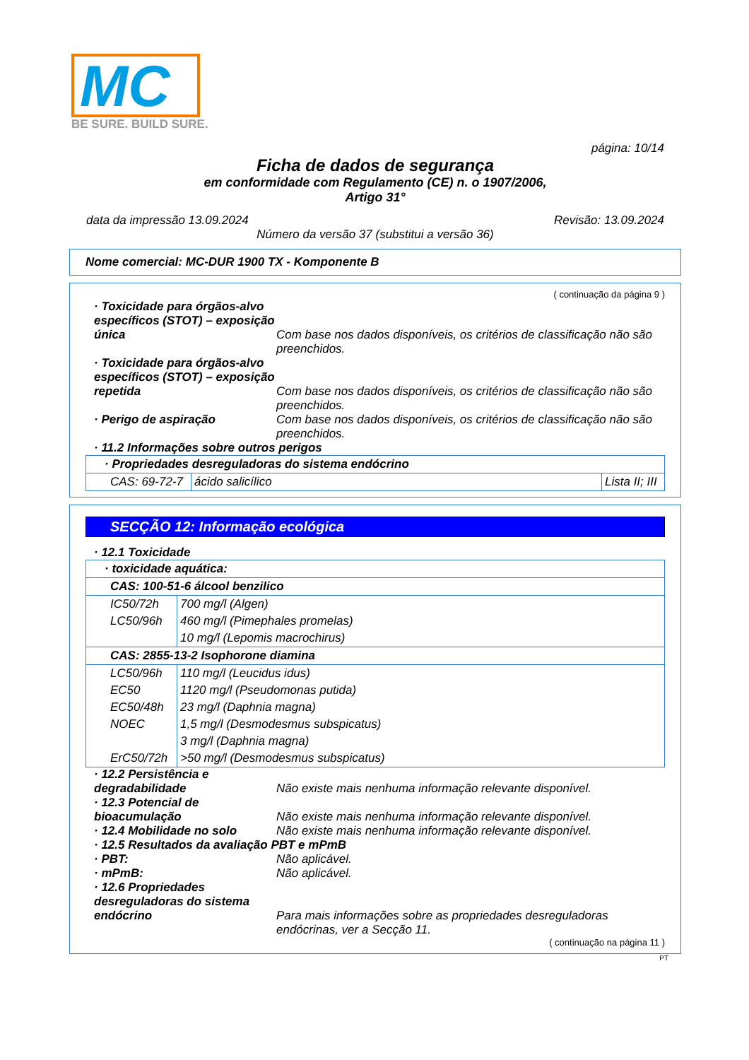MC
BE SURE. BUILD SURE.
página: 10/14
Ficha de dados de segurança
em conformidade com Regulamento (CE) n. o 1907/2006,
Artigo 31°
data da impressão 13.09.2024 Revisão: 13.09.2024
Número da versão 37 (substitui a versão 36)
Nome comercial: MC-DUR 1900 TX - Komponente B
( continuação da página 9 )
· Toxicidade para órgãos-alvo específicos (STOT) – exposição única
Com base nos dados disponíveis, os critérios de classificação não são preenchidos.
· Toxicidade para órgãos-alvo específicos (STOT) – exposição repetida
Com base nos dados disponíveis, os critérios de classificação não são preenchidos.
· Perigo de aspiração Com base nos dados disponíveis, os critérios de classificação não são preenchidos.
· 11.2 Informações sobre outros perigos
| · Propriedades desreguladoras do sistema endócrino | | |
| --- | --- | --- |
| CAS: 69-72-7 | ácido salicílico | Lista II; III |
SECÇÃO 12: Informação ecológica
· 12.1 Toxicidade
| · toxicidade aquática: | |
| --- | --- |
| CAS: 100-51-6 álcool benzilico | |
| IC50/72h | 700 mg/l (Algen) |
| LC50/96h | 460 mg/l (Pimephales promelas) |
| | 10 mg/l (Lepomis macrochirus) |
| CAS: 2855-13-2 Isophorone diamina | |
| LC50/96h | 110 mg/l (Leucidus idus) |
| EC50 | 1120 mg/l (Pseudomonas putida) |
| EC50/48h | 23 mg/l (Daphnia magna) |
| NOEC | 1,5 mg/l (Desmodesmus subspicatus) |
| | 3 mg/l (Daphnia magna) |
| ErC50/72h | >50 mg/l (Desmodesmus subspicatus) |
· 12.2 Persistência e degradabilidade
Não existe mais nenhuma informação relevante disponível.
· 12.3 Potencial de bioacumulação
Não existe mais nenhuma informação relevante disponível.
· 12.4 Mobilidade no solo Não existe mais nenhuma informação relevante disponível.
· 12.5 Resultados da avaliação PBT e mPmB
· PBT: Não aplicável.
· mPmB: Não aplicável.
· 12.6 Propriedades desreguladoras do sistema endócrino
Para mais informações sobre as propriedades desreguladoras endócrinas, ver a Secção 11.
( continuação na página 11 )
PT